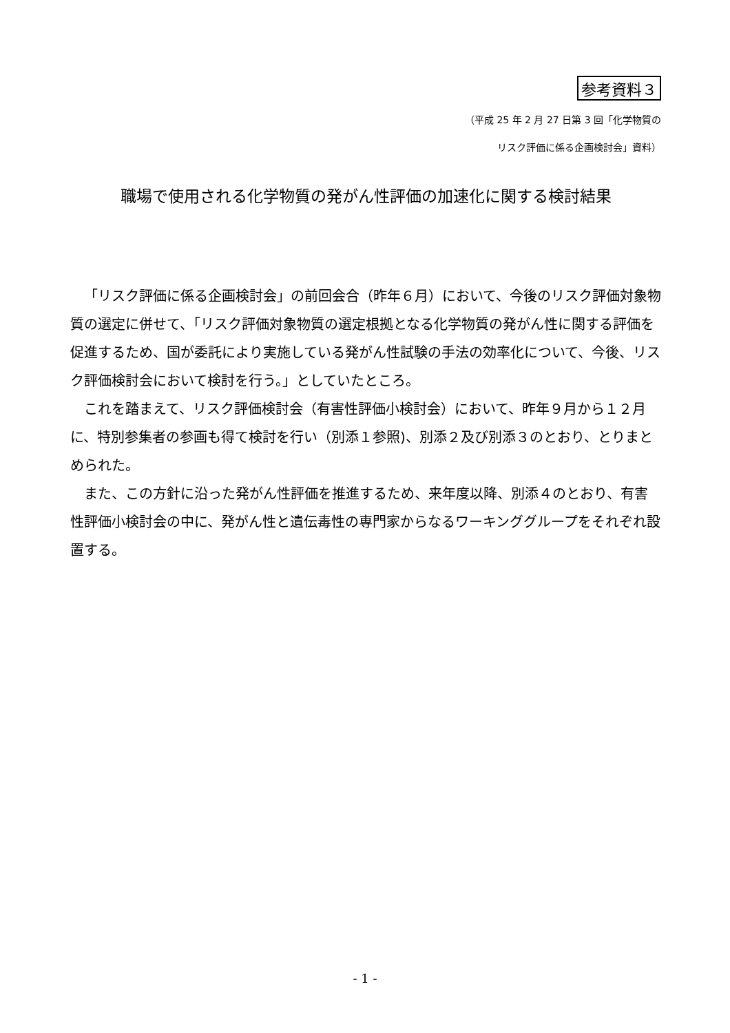参考資料３
（平成 25 年 2 月 27 日第 3 回「化学物質の
リスク評価に係る企画検討会」資料）
職場で使用される化学物質の発がん性評価の加速化に関する検討結果
「リスク評価に係る企画検討会」の前回会合（昨年６月）において、今後のリスク評価対象物質の選定に併せて、「リスク評価対象物質の選定根拠となる化学物質の発がん性に関する評価を促進するため、国が委託により実施している発がん性試験の手法の効率化について、今後、リスク評価検討会において検討を行う。」としていたところ。
これを踏まえて、リスク評価検討会（有害性評価小検討会）において、昨年９月から１２月に、特別参集者の参画も得て検討を行い（別添１参照)、別添２及び別添３のとおり、とりまとめられた。
また、この方針に沿った発がん性評価を推進するため、来年度以降、別添４のとおり、有害性評価小検討会の中に、発がん性と遺伝毒性の専門家からなるワーキンググループをそれぞれ設置する。
- 1 -